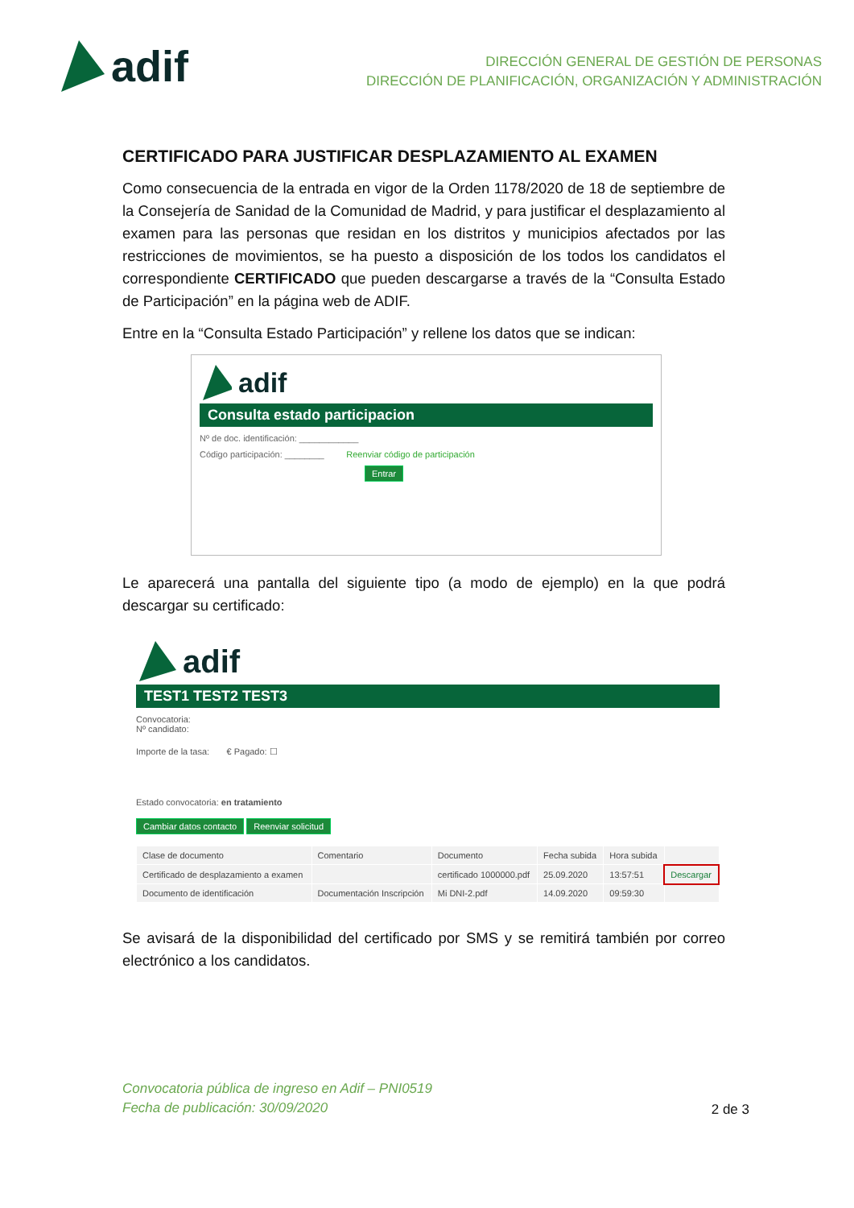adif
DIRECCIÓN GENERAL DE GESTIÓN DE PERSONAS
DIRECCIÓN DE PLANIFICACIÓN, ORGANIZACIÓN Y ADMINISTRACIÓN
CERTIFICADO PARA JUSTIFICAR DESPLAZAMIENTO AL EXAMEN
Como consecuencia de la entrada en vigor de la Orden 1178/2020 de 18 de septiembre de la Consejería de Sanidad de la Comunidad de Madrid, y para justificar el desplazamiento al examen para las personas que residan en los distritos y municipios afectados por las restricciones de movimientos, se ha puesto a disposición de los todos los candidatos el correspondiente CERTIFICADO que pueden descargarse a través de la “Consulta Estado de Participación” en la página web de ADIF.
Entre en la “Consulta Estado Participación” y rellene los datos que se indican:
adif
Consulta estado participacion
Nº de doc. identificación: ____________
Código participación: ________ Reenviar código de participación
Entrar
Le aparecerá una pantalla del siguiente tipo (a modo de ejemplo) en la que podrá descargar su certificado:
adif
TEST1 TEST2 TEST3
Convocatoria:
Nº candidato:
Importe de la tasa: € Pagado: ☐
Estado convocatoria: en tratamiento
Cambiar datos contacto Reenviar solicitud
| Clase de documento | Comentario | Documento | Fecha subida | Hora subida | |
| --- | --- | --- | --- | --- | --- |
| Certificado de desplazamiento a examen | | certificado 1000000.pdf | 25.09.2020 | 13:57:51 | Descargar |
| Documento de identificación | Documentación Inscripción | Mi DNI-2.pdf | 14.09.2020 | 09:59:30 | |
Se avisará de la disponibilidad del certificado por SMS y se remitirá también por correo electrónico a los candidatos.
Convocatoria pública de ingreso en Adif – PNI0519
Fecha de publicación: 30/09/2020 2 de 3